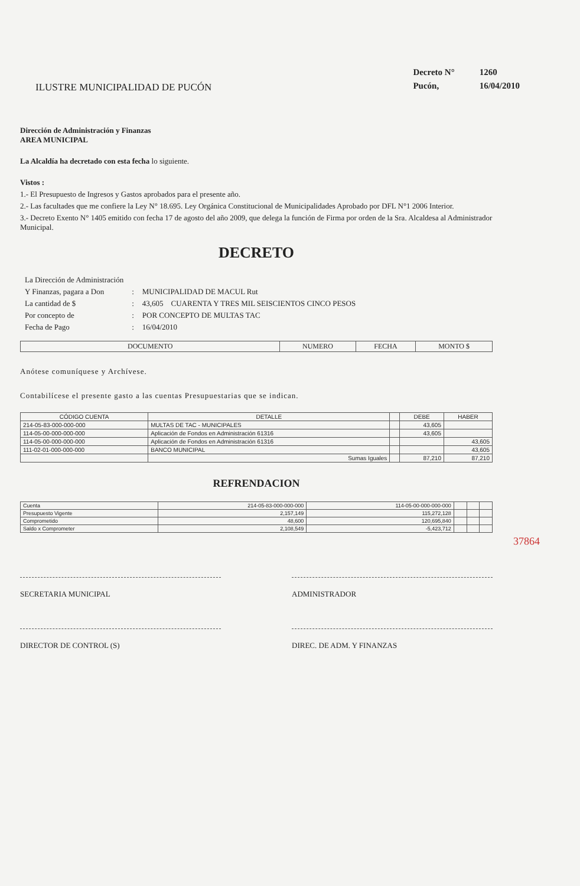ILUSTRE MUNICIPALIDAD DE PUCÓN
| Decreto N° | 1260 |
| Pucón, | 16/04/2010 |
Dirección de Administración y Finanzas
AREA MUNICIPAL
La Alcaldía ha decretado con esta fecha lo siguiente.
Vistos :
1.- El Presupuesto de Ingresos y Gastos aprobados para el presente año.
2.- Las facultades que me confiere la Ley N° 18.695. Ley Orgánica Constitucional de Municipalidades Aprobado por DFL N°1 2006 Interior.
3.- Decreto Exento N° 1405 emitido con fecha 17 de agosto del año 2009, que delega la función de Firma por orden de la Sra. Alcaldesa al Administrador Municipal.
DECRETO
| La Dirección de Administración | | |
| Y Finanzas, pagara a Don | : | MUNICIPALIDAD DE MACUL Rut |
| La cantidad de $ | : | 43,605 CUARENTA Y TRES MIL SEISCIENTOS CINCO PESOS |
| Por concepto de | : | POR CONCEPTO DE MULTAS TAC |
| Fecha de Pago | : | 16/04/2010 |
| DOCUMENTO | NUMERO | FECHA | MONTO $ |
| --- | --- | --- | --- |
Anótese comuníquese y Archívese.
Contabilícese el presente gasto a las cuentas Presupuestarias que se indican.
| CÓDIGO CUENTA | DETALLE | | DEBE | HABER |
| --- | --- | --- | --- | --- |
| 214-05-83-000-000-000 | MULTAS DE TAC - MUNICIPALES | | 43,605 | |
| 114-05-00-000-000-000 | Aplicación de Fondos en Administración 61316 | | 43,605 | |
| 114-05-00-000-000-000 | Aplicación de Fondos en Administración 61316 | | | 43,605 |
| 111-02-01-000-000-000 | BANCO MUNICIPAL | | | 43,605 |
| | Sumas Iguales | | 87,210 | 87,210 |
REFRENDACION
| Cuenta | 214-05-83-000-000-000 | 114-05-00-000-000-000 | | | |
| Presupuesto Vigente | 2,157,149 | 115,272,128 | | | |
| Comprometido | 48,600 | 120,695,840 | | | |
| Saldo x Comprometer | 2,108,549 | -5,423,712 | | | |
37864
SECRETARIA MUNICIPAL ADMINISTRADOR
DIRECTOR DE CONTROL (S) DIREC. DE ADM. Y FINANZAS